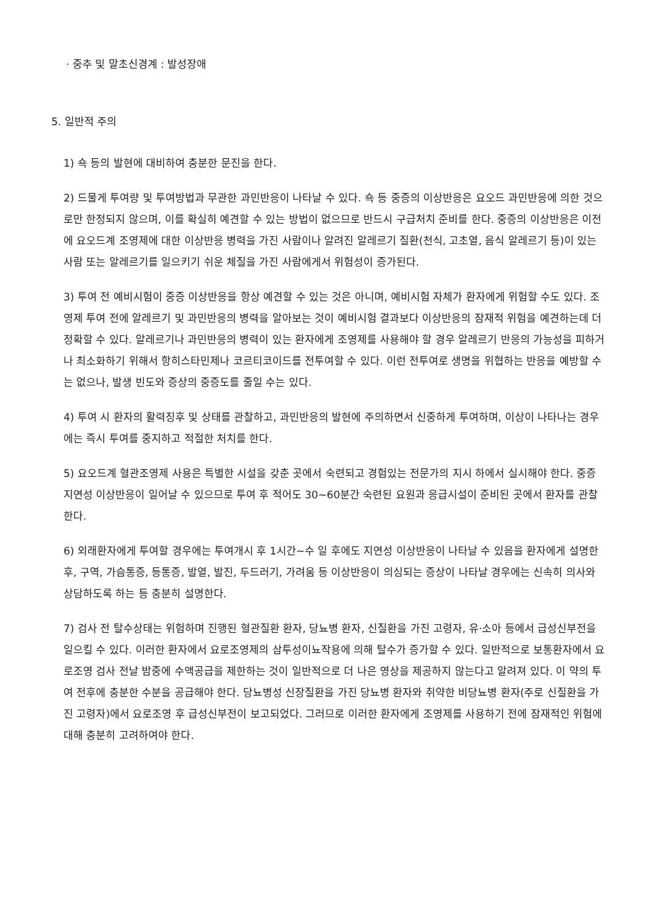· 중추 및 말초신경계 : 발성장애
5. 일반적 주의
1) 쇽 등의 발현에 대비하여 충분한 문진을 한다.
2) 드물게 투여량 및 투여방법과 무관한 과민반응이 나타날 수 있다. 쇽 등 중증의 이상반응은 요오드 과민반응에 의한 것으로만 한정되지 않으며, 이를 확실히 예견할 수 있는 방법이 없으므로 반드시 구급처치 준비를 한다. 중증의 이상반응은 이전에 요오드계 조영제에 대한 이상반응 병력을 가진 사람이나 알려진 알레르기 질환(천식, 고초열, 음식 알레르기 등)이 있는 사람 또는 알레르기를 일으키기 쉬운 체질을 가진 사람에게서 위험성이 증가된다.
3) 투여 전 예비시험이 중증 이상반응을 항상 예견할 수 있는 것은 아니며, 예비시험 자체가 환자에게 위험할 수도 있다. 조영제 투여 전에 알레르기 및 과민반응의 병력을 알아보는 것이 예비시험 결과보다 이상반응의 잠재적 위험을 예견하는데 더 정확할 수 있다. 알레르기나 과민반응의 병력이 있는 환자에게 조영제를 사용해야 할 경우 알레르기 반응의 가능성을 피하거나 최소화하기 위해서 항히스타민제나 코르티코이드를 전투여할 수 있다. 이런 전투여로 생명을 위협하는 반응을 예방할 수는 없으나, 발생 빈도와 증상의 중증도를 줄일 수는 있다.
4) 투여 시 환자의 활력징후 및 상태를 관찰하고, 과민반응의 발현에 주의하면서 신중하게 투여하며, 이상이 나타나는 경우에는 즉시 투여를 중지하고 적절한 처치를 한다.
5) 요오드계 혈관조영제 사용은 특별한 시설을 갖춘 곳에서 숙련되고 경험있는 전문가의 지시 하에서 실시해야 한다. 중증 지연성 이상반응이 일어날 수 있으므로 투여 후 적어도 30~60분간 숙련된 요원과 응급시설이 준비된 곳에서 환자를 관찰한다.
6) 외래환자에게 투여할 경우에는 투여개시 후 1시간~수 일 후에도 지연성 이상반응이 나타날 수 있음을 환자에게 설명한 후, 구역, 가슴통증, 등통증, 발열, 발진, 두드러기, 가려움 등 이상반응이 의심되는 증상이 나타날 경우에는 신속히 의사와 상담하도록 하는 등 충분히 설명한다.
7) 검사 전 탈수상태는 위험하며 진행된 혈관질환 환자, 당뇨병 환자, 신질환을 가진 고령자, 유·소아 등에서 급성신부전을 일으킬 수 있다. 이러한 환자에서 요로조영제의 삼투성이뇨작용에 의해 탈수가 증가할 수 있다. 일반적으로 보통환자에서 요로조영 검사 전날 밤중에 수액공급을 제한하는 것이 일반적으로 더 나은 영상을 제공하지 않는다고 알려져 있다. 이 약의 투여 전후에 충분한 수분을 공급해야 한다. 당뇨병성 신장질환을 가진 당뇨병 환자와 취약한 비당뇨병 환자(주로 신질환을 가진 고령자)에서 요로조영 후 급성신부전이 보고되었다. 그러므로 이러한 환자에게 조영제를 사용하기 전에 잠재적인 위험에 대해 충분히 고려하여야 한다.